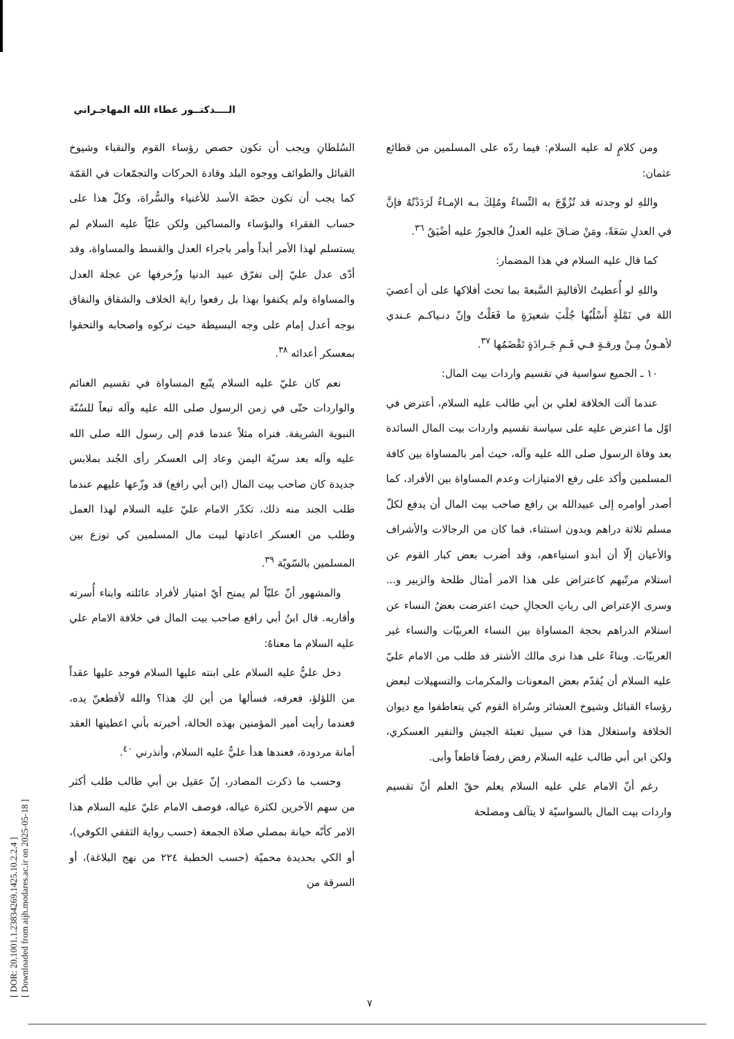[ DOR: 20.1001.1.23834269.1425.10.2.2.4 ]
[ Downloaded from aijh.modares.ac.ir on 2025-05-18 ]
الــــدكتــور عطاء الله المهاجـراني
ومن كلامٍ له عليه السلام: فيما ردّه على المسلمين من قطائع عثمان:
واللهِ لو وجدته قد تُزُوِّجَ به النِّساءُ ومُلِكَ بـه الإمـاءُ لَرَدَدْتُهُ فإنَّ في العدلِ سَعَةً، ومَنْ ضـاقَ عليه العدلُ فالجورُ عليه أضْيَقُ <sup>٣٦</sup>.
كما قال عليه السلام في هذا المضمار:
واللهِ لو أُعطيتُ الأقاليمَ السَّبعةَ بما تحتَ أفلاكها على أن أعصيَ اللهَ في نَمْلَةٍ أَسْلُبُها جُلْبَ شعيرَةٍ ما فَعَلْتُ وإنّ دنـياكـم عـندي لأهـونُ مِـنْ ورقـةٍ فـي فَـمِ جَـرادَةٍ تَقْضَمُها <sup>٣٧</sup>.
١٠ ـ الجميع سواسية في تقسيم واردات بيت المال:
عندما آلت الخلافة لعلي بن أبي طالب عليه السلام، أعترض في اوّل ما اعترض عليه على سياسة تقسيم واردات بيت المال السائدة بعد وفاة الرسول صلى الله عليه وآله، حيث أمر بالمساواة بين كافة المسلمين وأكد على رفع الامتيازات وعدم المساواة بين الأفراد، كما أصدر أوامره إلى عبيدالله بن رافع صاحب بيت المال أن يدفع لكلّ مسلم ثلاثة دراهم وبدون استثناء، فما كان من الرجالات والأشراف والأعيان إلّا أن أبدو استياءهم، وقد أضرب بعض كبار القوم عن استلام مرتّبهم كاعتراض على هذا الامر أمثال طلحة والزبير و... وسرى الإعتراض الى رباتِ الحجالِ حيث اعترضت بعضُ النساء عن استلام الدراهم بحجة المساواة بين النساء العربيّات والنساء غير العربيّات. وبناءً على هذا نرى مالك الأشتر قد طلب من الامام عليّ عليه السلام أن يُقدّم بعض المعونات والمكرمات والتسهيلات لبعض رؤساء القبائل وشيوخ العشائر وسُراة القوم كي يتعاطفوا مع ديوان الخلافة واستغلال هذا في سبيل تعبئة الجيش والنفير العسكري، ولكن ابن أبي طالب عليه السلام رفض رفضاً قاطعاً وأبى.
رغم أنّ الامام علي عليه السلام يعلم حقّ العلم أنّ تقسيم واردات بيت المال بالسواسيّة لا يتآلف ومصلحة
السُلطانِ ويجب أن تكون حصص رؤساء القوم والنقباء وشيوخ القبائل والطوائف ووجوه البلد وقادة الحركات والتجمّعات في القمّة كما يجب أن تكون حصّة الأسد للأغنياء والسُّراة، وكلّ هذا على حساب الفقراء والبؤساء والمساكين ولكن عليّاً عليه السلام لم يستسلم لهذا الأمر أبداً وأمر باجراء العدل والقسط والمساواة، وقد أدّى عدل عليّ إلى تفرّق عبيد الدنيا وزُخرفها عن عجلة العدل والمساواة ولم يكتفوا بهذا بل رفعوا راية الخلاف والشقاق والنفاق بوجه أعدل إمام على وجه البسيطة حيث تركوه واصحابه والتحقوا بمعسكر أعدائه <sup>٣٨</sup>.
نعم كان عليّ عليه السلام يتّبع المساواة في تقسيم الغنائم والواردات حتّى في زمن الرسول صلى الله عليه وآله تبعاً للسُنّة النبوية الشريفة. فنراه مثلاً عندما قدم إلى رسول الله صلى الله عليه وآله بعد سريّة اليمن وعاد إلى العسكر رأى الجُند بملابس جديدة كان صاحب بيت المال (ابن أبي رافع) قد وزّعها عليهم عندما طلب الجند منه ذلك، تكدّر الامام عليّ عليه السلام لهذا العمل وطلب من العسكر اعادتها لبيت مال المسلمين كي توزع بين المسلمين بالسّويّة <sup>٣٩</sup>.
والمشهور أنّ عليّاً لم يمنح أيّ امتياز لأفراد عائلته وابناء أُسرته وأقاربه. قال ابنُ أبي رافع صاحب بيت المال في خلافة الامام علي عليه السلام ما معناهُ:
دخل عليٌّ عليه السلام على ابنته عليها السلام فوجد عليها عقداً من اللؤلؤ، فعرفه، فسألها من أين لكِ هذا؟ والله لأقطعنّ يده، فعندما رأيت أمير المؤمنين بهذه الحالة، أخبرته بأني اعطيتها العقد أمانة مردودة، فعندها هدأ عليٌّ عليه السلام، وأنذرني <sup>٤٠</sup>.
وحسب ما ذكرت المصادر، إنّ عقيل بن أبي طالب طلب أكثر من سهم الآخرين لكثرة عياله، فوصف الامام عليّ عليه السلام هذا الامر كأنّه خيانة بمصلي صلاة الجمعة (حسب رواية الثقفي الكوفي)، أو الكي بحديدة محميّة (حسب الخطبة ٢٢٤ من نهج البلاغة)، أو السرقة من
٧